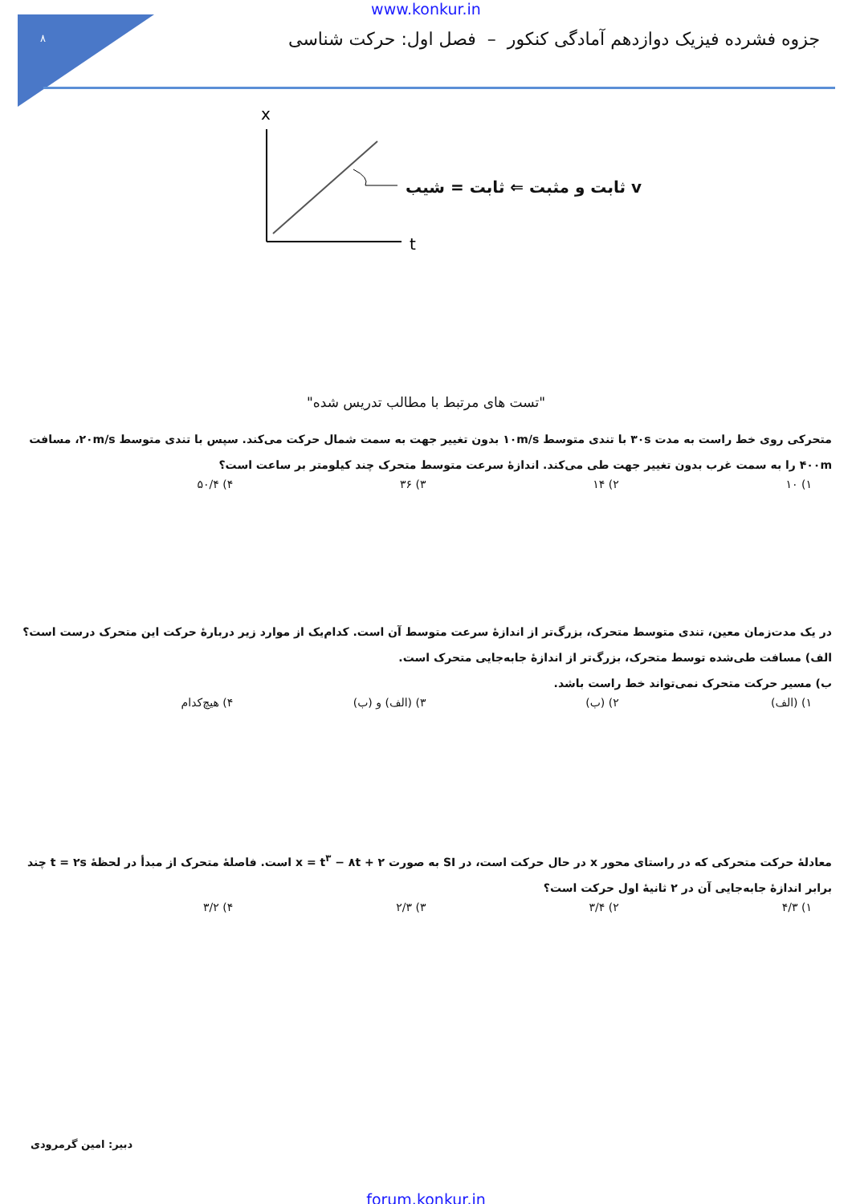۸
www.konkur.in
جزوه فشرده فیزیک دوازدهم آمادگی کنکور – فصل اول: حرکت شناسی
x
t
v ثابت و مثبت ⇐ ثابت = شیب
"تست های مرتبط با مطالب تدریس شده"
متحرکی روی خط راست به مدت ۳۰s با تندی متوسط ۱۰m/s بدون تغییر جهت به سمت شمال حرکت می‌کند. سپس با تندی متوسط ۲۰m/s، مسافت ۴۰۰m را به سمت غرب بدون تغییر جهت طی می‌کند. اندازهٔ سرعت متوسط متحرک چند کیلومتر بر ساعت است؟
۱) ۱۰ ۲) ۱۴ ۳) ۳۶ ۴) ۵۰/۴
در یک مدت‌زمان معین، تندی متوسط متحرک، بزرگ‌تر از اندازهٔ سرعت متوسط آن است. کدام‌یک از موارد زیر دربارهٔ حرکت این متحرک درست است؟
الف) مسافت طی‌شده توسط متحرک، بزرگ‌تر از اندازهٔ جابه‌جایی متحرک است.
ب) مسیر حرکت متحرک نمی‌تواند خط راست باشد.
۱) (الف) ۲) (ب) ۳) (الف) و (ب) ۴) هیچ‌کدام
معادلهٔ حرکت متحرکی که در راستای محور x در حال حرکت است، در SI به صورت x = t<sup>۳</sup> − ۸t + ۲ است. فاصلهٔ متحرک از مبدأ در لحظهٔ t = ۲s چند برابر اندازهٔ جابه‌جایی آن در ۲ ثانیهٔ اول حرکت است؟
۱) ۴/۳ ۲) ۳/۴ ۳) ۲/۳ ۴) ۳/۲
دبیر: امین گرمرودی
forum.konkur.in